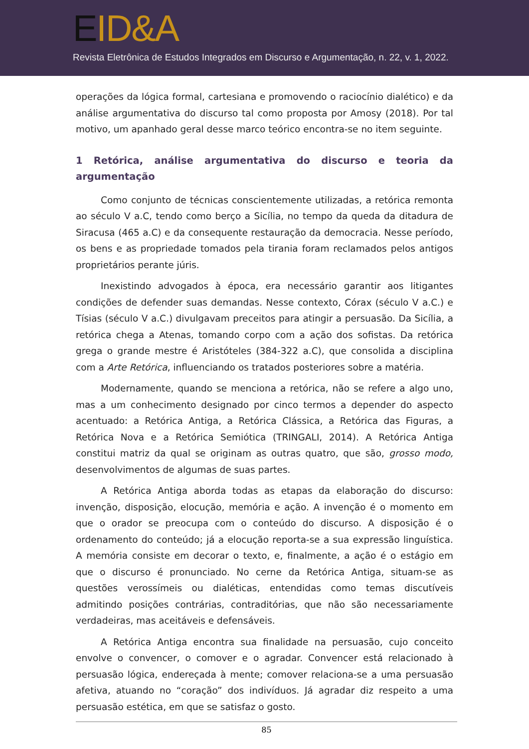EID&A
Revista Eletrônica de Estudos Integrados em Discurso e Argumentação, n. 22, v. 1, 2022.
operações da lógica formal, cartesiana e promovendo o raciocínio dialético) e da análise argumentativa do discurso tal como proposta por Amosy (2018). Por tal motivo, um apanhado geral desse marco teórico encontra-se no item seguinte.
1 Retórica, análise argumentativa do discurso e teoria da argumentação
Como conjunto de técnicas conscientemente utilizadas, a retórica remonta ao século V a.C, tendo como berço a Sicília, no tempo da queda da ditadura de Siracusa (465 a.C) e da consequente restauração da democracia. Nesse período, os bens e as propriedade tomados pela tirania foram reclamados pelos antigos proprietários perante júris.
Inexistindo advogados à época, era necessário garantir aos litigantes condições de defender suas demandas. Nesse contexto, Córax (século V a.C.) e Tísias (século V a.C.) divulgavam preceitos para atingir a persuasão. Da Sicília, a retórica chega a Atenas, tomando corpo com a ação dos sofistas. Da retórica grega o grande mestre é Aristóteles (384-322 a.C), que consolida a disciplina com a Arte Retórica, influenciando os tratados posteriores sobre a matéria.
Modernamente, quando se menciona a retórica, não se refere a algo uno, mas a um conhecimento designado por cinco termos a depender do aspecto acentuado: a Retórica Antiga, a Retórica Clássica, a Retórica das Figuras, a Retórica Nova e a Retórica Semiótica (TRINGALI, 2014). A Retórica Antiga constitui matriz da qual se originam as outras quatro, que são, grosso modo, desenvolvimentos de algumas de suas partes.
A Retórica Antiga aborda todas as etapas da elaboração do discurso: invenção, disposição, elocução, memória e ação. A invenção é o momento em que o orador se preocupa com o conteúdo do discurso. A disposição é o ordenamento do conteúdo; já a elocução reporta-se a sua expressão linguística. A memória consiste em decorar o texto, e, finalmente, a ação é o estágio em que o discurso é pronunciado. No cerne da Retórica Antiga, situam-se as questões verossímeis ou dialéticas, entendidas como temas discutíveis admitindo posições contrárias, contraditórias, que não são necessariamente verdadeiras, mas aceitáveis e defensáveis.
A Retórica Antiga encontra sua finalidade na persuasão, cujo conceito envolve o convencer, o comover e o agradar. Convencer está relacionado à persuasão lógica, endereçada à mente; comover relaciona-se a uma persuasão afetiva, atuando no “coração” dos indivíduos. Já agradar diz respeito a uma persuasão estética, em que se satisfaz o gosto.
85